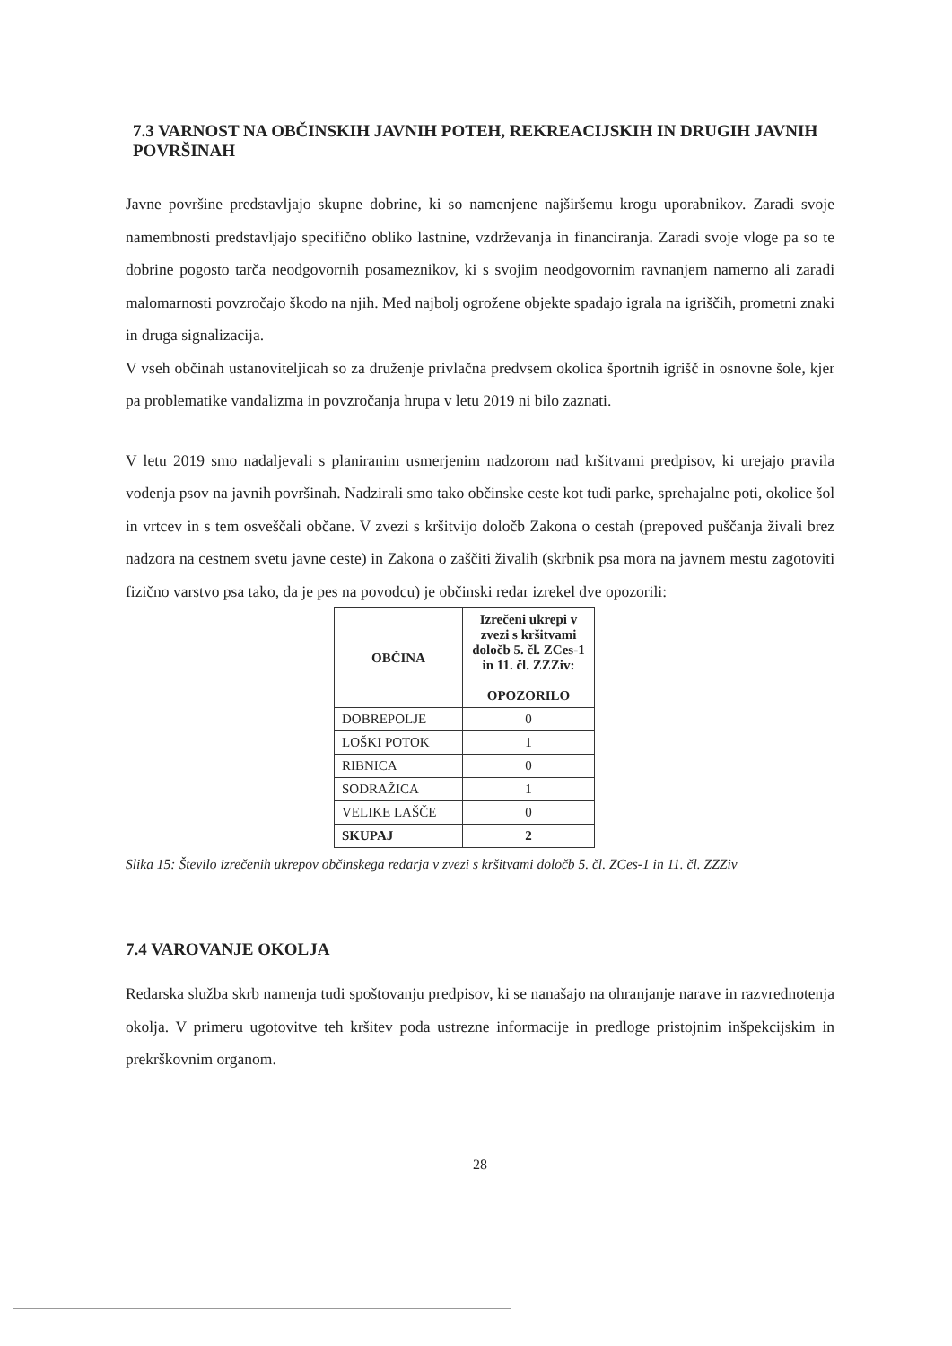7.3 VARNOST NA OBČINSKIH JAVNIH POTEH, REKREACIJSKIH IN DRUGIH JAVNIH POVRŠINAH
Javne površine predstavljajo skupne dobrine, ki so namenjene najširšemu krogu uporabnikov. Zaradi svoje namembnosti predstavljajo specifično obliko lastnine, vzdrževanja in financiranja. Zaradi svoje vloge pa so te dobrine pogosto tarča neodgovornih posameznikov, ki s svojim neodgovornim ravnanjem namerno ali zaradi malomarnosti povzročajo škodo na njih. Med najbolj ogrožene objekte spadajo igrala na igriščih, prometni znaki in druga signalizacija.
V vseh občinah ustanoviteljicah so za druženje privlačna predvsem okolica športnih igrišč in osnovne šole, kjer pa problematike vandalizma in povzročanja hrupa v letu 2019 ni bilo zaznati.
V letu 2019 smo nadaljevali s planiranim usmerjenim nadzorom nad kršitvami predpisov, ki urejajo pravila vodenja psov na javnih površinah. Nadzirali smo tako občinske ceste kot tudi parke, sprehajalne poti, okolice šol in vrtcev in s tem osveščali občane. V zvezi s kršitvijo določb Zakona o cestah (prepoved puščanja živali brez nadzora na cestnem svetu javne ceste) in Zakona o zaščiti živalih (skrbnik psa mora na javnem mestu zagotoviti fizično varstvo psa tako, da je pes na povodcu) je občinski redar izrekel dve opozorili:
| OBČINA | Izrečeni ukrepi v zvezi s kršitvami določb 5. čl. ZCes-1 in 11. čl. ZZZiv: OPOZORILO |
| --- | --- |
| DOBREPOLJE | 0 |
| LOŠKI POTOK | 1 |
| RIBNICA | 0 |
| SODRAŽICA | 1 |
| VELIKE LAŠČE | 0 |
| SKUPAJ | 2 |
Slika 15: Število izrečenih ukrepov občinskega redarja v zvezi s kršitvami določb 5. čl. ZCes-1 in 11. čl. ZZZiv
7.4 VAROVANJE OKOLJA
Redarska služba skrb namenja tudi spoštovanju predpisov, ki se nanašajo na ohranjanje narave in razvrednotenja okolja. V primeru ugotovitve teh kršitev poda ustrezne informacije in predloge pristojnim inšpekcijskim in prekrškovnim organom.
28